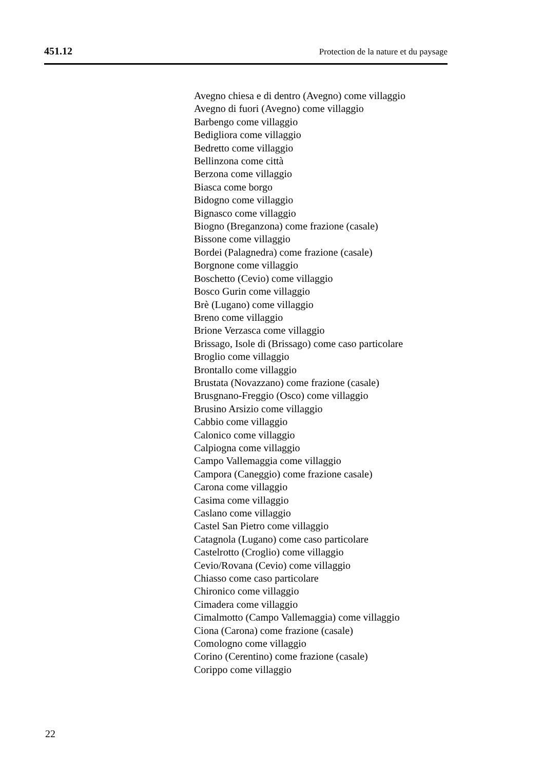451.12 Protection de la nature et du paysage
Avegno chiesa e di dentro (Avegno) come villaggio
Avegno di fuori (Avegno) come villaggio
Barbengo come villaggio
Bedigliora come villaggio
Bedretto come villaggio
Bellinzona come città
Berzona come villaggio
Biasca come borgo
Bidogno come villaggio
Bignasco come villaggio
Biogno (Breganzona) come frazione (casale)
Bissone come villaggio
Bordei (Palagnedra) come frazione (casale)
Borgnone come villaggio
Boschetto (Cevio) come villaggio
Bosco Gurin come villaggio
Brè (Lugano) come villaggio
Breno come villaggio
Brione Verzasca come villaggio
Brissago, Isole di (Brissago) come caso particolare
Broglio come villaggio
Brontallo come villaggio
Brustata (Novazzano) come frazione (casale)
Brusgnano-Freggio (Osco) come villaggio
Brusino Arsizio come villaggio
Cabbio come villaggio
Calonico come villaggio
Calpiogna come villaggio
Campo Vallemaggia come villaggio
Campora (Caneggio) come frazione casale)
Carona come villaggio
Casima come villaggio
Caslano come villaggio
Castel San Pietro come villaggio
Catagnola (Lugano) come caso particolare
Castelrotto (Croglio) come villaggio
Cevio/Rovana (Cevio) come villaggio
Chiasso come caso particolare
Chironico come villaggio
Cimadera come villaggio
Cimalmotto (Campo Vallemaggia) come villaggio
Ciona (Carona) come frazione (casale)
Comologno come villaggio
Corino (Cerentino) come frazione (casale)
Corippo come villaggio
22